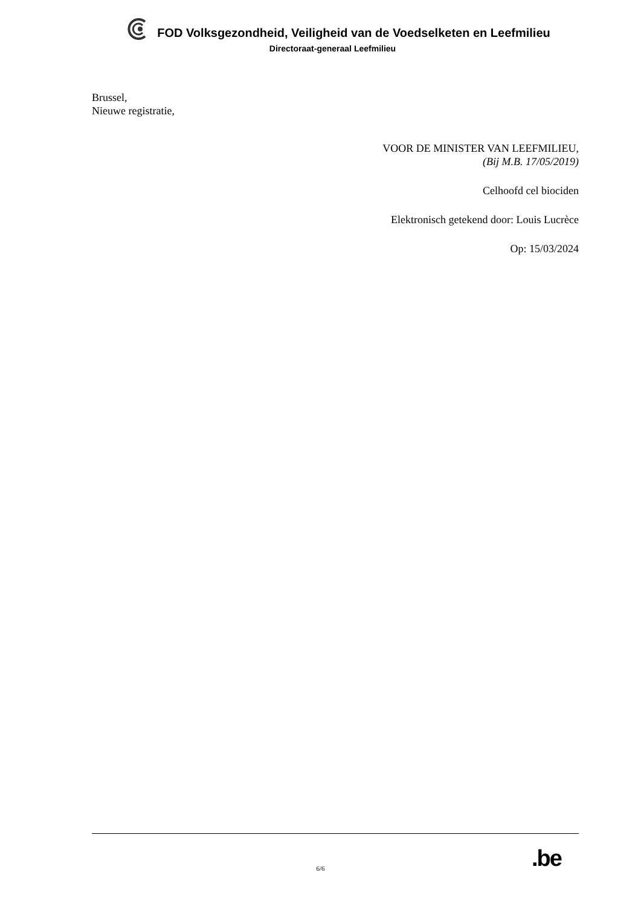FOD Volksgezondheid, Veiligheid van de Voedselketen en Leefmilieu
Directoraat-generaal Leefmilieu
Brussel,
Nieuwe registratie,
VOOR DE MINISTER VAN LEEFMILIEU,
(Bij M.B. 17/05/2019)
Celhoofd cel biociden
Elektronisch getekend door: Louis Lucrèce
Op: 15/03/2024
.be
6/6